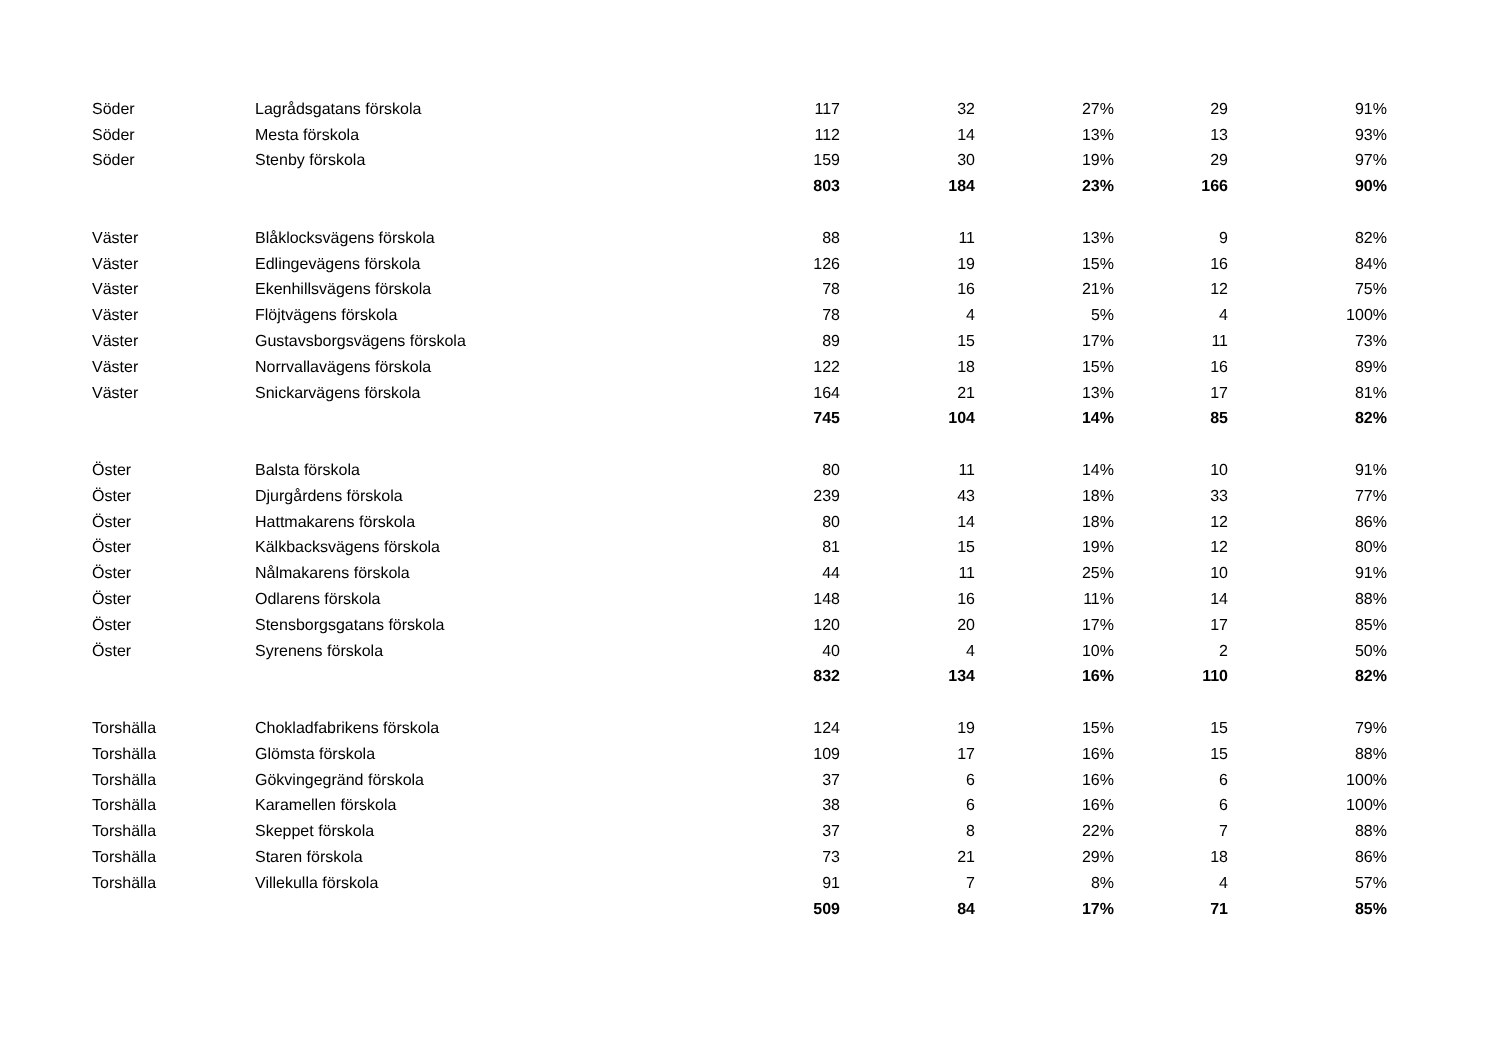| Söder | Lagrådsgatans förskola | 117 | 32 | 27% | 29 | 91% |
| Söder | Mesta förskola | 112 | 14 | 13% | 13 | 93% |
| Söder | Stenby förskola | 159 | 30 | 19% | 29 | 97% |
| | | 803 | 184 | 23% | 166 | 90% |
| Väster | Blåklocksvägens förskola | 88 | 11 | 13% | 9 | 82% |
| Väster | Edlingevägens förskola | 126 | 19 | 15% | 16 | 84% |
| Väster | Ekenhillsvägens förskola | 78 | 16 | 21% | 12 | 75% |
| Väster | Flöjtvägens förskola | 78 | 4 | 5% | 4 | 100% |
| Väster | Gustavsborgsvägens förskola | 89 | 15 | 17% | 11 | 73% |
| Väster | Norrvallavägens förskola | 122 | 18 | 15% | 16 | 89% |
| Väster | Snickarvägens förskola | 164 | 21 | 13% | 17 | 81% |
| | | 745 | 104 | 14% | 85 | 82% |
| Öster | Balsta förskola | 80 | 11 | 14% | 10 | 91% |
| Öster | Djurgårdens förskola | 239 | 43 | 18% | 33 | 77% |
| Öster | Hattmakarens förskola | 80 | 14 | 18% | 12 | 86% |
| Öster | Kälkbacksvägens förskola | 81 | 15 | 19% | 12 | 80% |
| Öster | Nålmakarens förskola | 44 | 11 | 25% | 10 | 91% |
| Öster | Odlarens förskola | 148 | 16 | 11% | 14 | 88% |
| Öster | Stensborgsgatans förskola | 120 | 20 | 17% | 17 | 85% |
| Öster | Syrenens förskola | 40 | 4 | 10% | 2 | 50% |
| | | 832 | 134 | 16% | 110 | 82% |
| Torshälla | Chokladfabrikens förskola | 124 | 19 | 15% | 15 | 79% |
| Torshälla | Glömsta förskola | 109 | 17 | 16% | 15 | 88% |
| Torshälla | Gökvingegränd förskola | 37 | 6 | 16% | 6 | 100% |
| Torshälla | Karamellen förskola | 38 | 6 | 16% | 6 | 100% |
| Torshälla | Skeppet förskola | 37 | 8 | 22% | 7 | 88% |
| Torshälla | Staren förskola | 73 | 21 | 29% | 18 | 86% |
| Torshälla | Villekulla förskola | 91 | 7 | 8% | 4 | 57% |
| | | 509 | 84 | 17% | 71 | 85% |